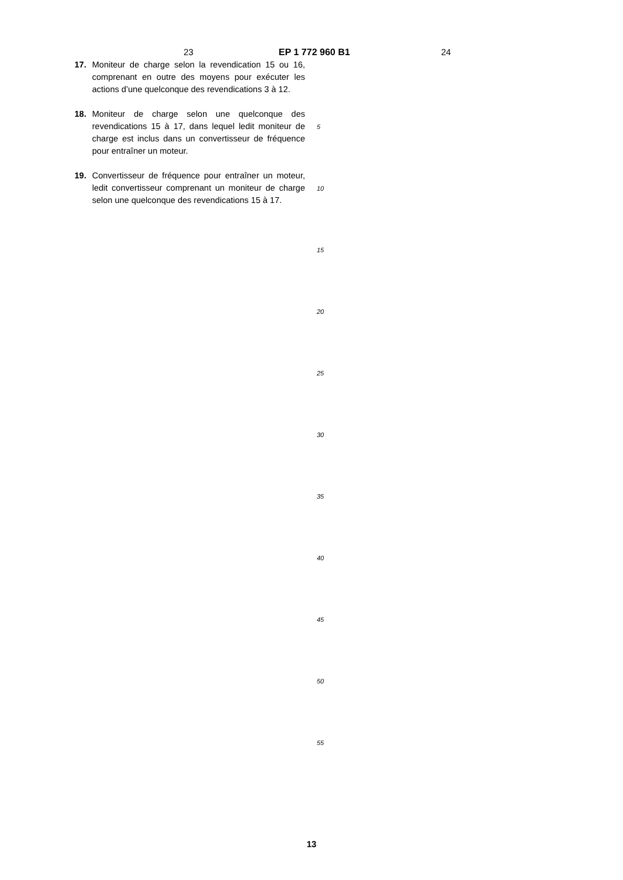23 EP 1 772 960 B1 24
17. Moniteur de charge selon la revendication 15 ou 16, comprenant en outre des moyens pour exécuter les actions d’une quelconque des revendications 3 à 12.
18. Moniteur de charge selon une quelconque des revendications 15 à 17, dans lequel ledit moniteur de charge est inclus dans un convertisseur de fréquence pour entraîner un moteur.
19. Convertisseur de fréquence pour entraîner un moteur, ledit convertisseur comprenant un moniteur de charge selon une quelconque des revendications 15 à 17.
5
10
15
20
25
30
35
40
45
50
55
13